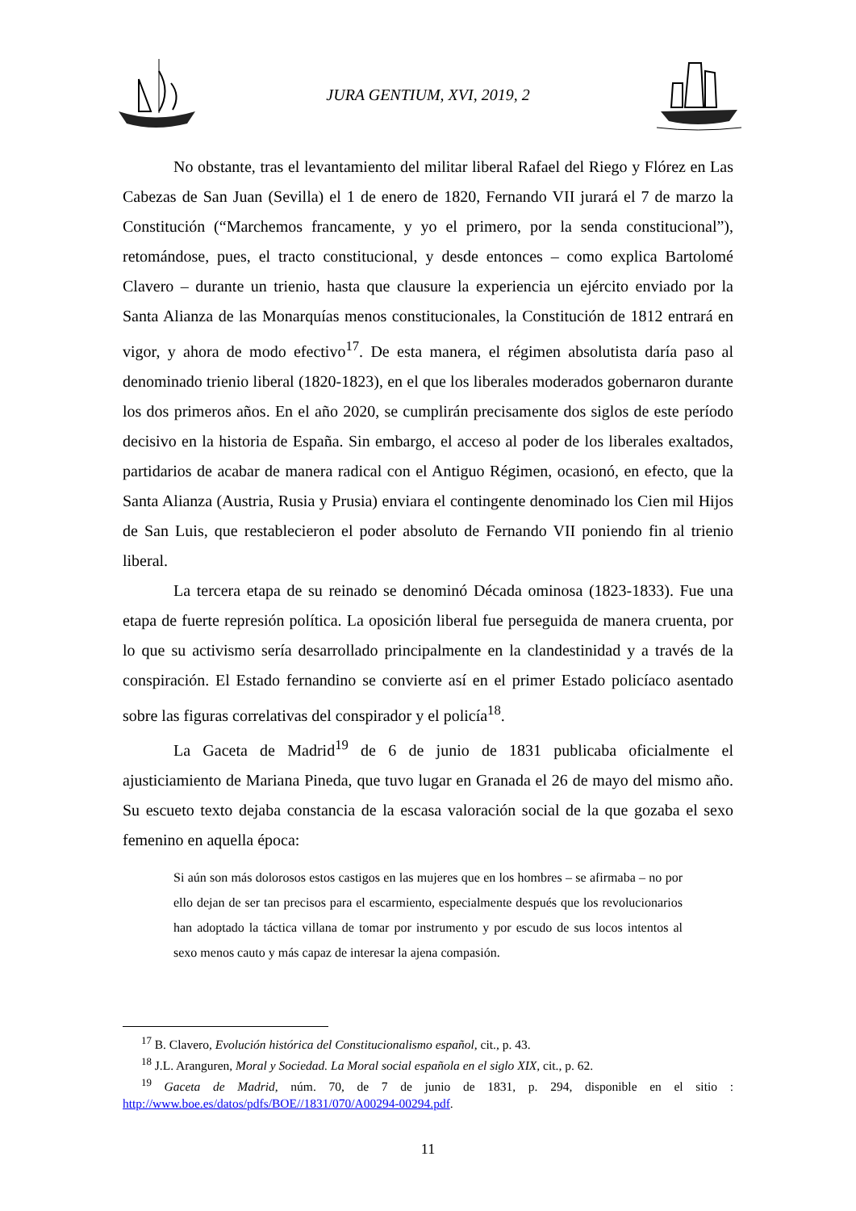JURA GENTIUM, XVI, 2019, 2
No obstante, tras el levantamiento del militar liberal Rafael del Riego y Flórez en Las Cabezas de San Juan (Sevilla) el 1 de enero de 1820, Fernando VII jurará el 7 de marzo la Constitución (“Marchemos francamente, y yo el primero, por la senda constitucional”), retomándose, pues, el tracto constitucional, y desde entonces – como explica Bartolomé Clavero – durante un trienio, hasta que clausure la experiencia un ejército enviado por la Santa Alianza de las Monarquías menos constitucionales, la Constitución de 1812 entrará en vigor, y ahora de modo efectivo<sup>17</sup>. De esta manera, el régimen absolutista daría paso al denominado trienio liberal (1820-1823), en el que los liberales moderados gobernaron durante los dos primeros años. En el año 2020, se cumplirán precisamente dos siglos de este período decisivo en la historia de España. Sin embargo, el acceso al poder de los liberales exaltados, partidarios de acabar de manera radical con el Antiguo Régimen, ocasionó, en efecto, que la Santa Alianza (Austria, Rusia y Prusia) enviara el contingente denominado los Cien mil Hijos de San Luis, que restablecieron el poder absoluto de Fernando VII poniendo fin al trienio liberal.
La tercera etapa de su reinado se denominó Década ominosa (1823-1833). Fue una etapa de fuerte represión política. La oposición liberal fue perseguida de manera cruenta, por lo que su activismo sería desarrollado principalmente en la clandestinidad y a través de la conspiración. El Estado fernandino se convierte así en el primer Estado policíaco asentado sobre las figuras correlativas del conspirador y el policía<sup>18</sup>.
La Gaceta de Madrid<sup>19</sup> de 6 de junio de 1831 publicaba oficialmente el ajusticiamiento de Mariana Pineda, que tuvo lugar en Granada el 26 de mayo del mismo año. Su escueto texto dejaba constancia de la escasa valoración social de la que gozaba el sexo femenino en aquella época:
Si aún son más dolorosos estos castigos en las mujeres que en los hombres – se afirmaba – no por ello dejan de ser tan precisos para el escarmiento, especialmente después que los revolucionarios han adoptado la táctica villana de tomar por instrumento y por escudo de sus locos intentos al sexo menos cauto y más capaz de interesar la ajena compasión.
<sup>17</sup> B. Clavero, Evolución histórica del Constitucionalismo español, cit., p. 43.
<sup>18</sup> J.L. Aranguren, Moral y Sociedad. La Moral social española en el siglo XIX, cit., p. 62.
<sup>19</sup> Gaceta de Madrid, núm. 70, de 7 de junio de 1831, p. 294, disponible en el sitio : http://www.boe.es/datos/pdfs/BOE//1831/070/A00294-00294.pdf.
11